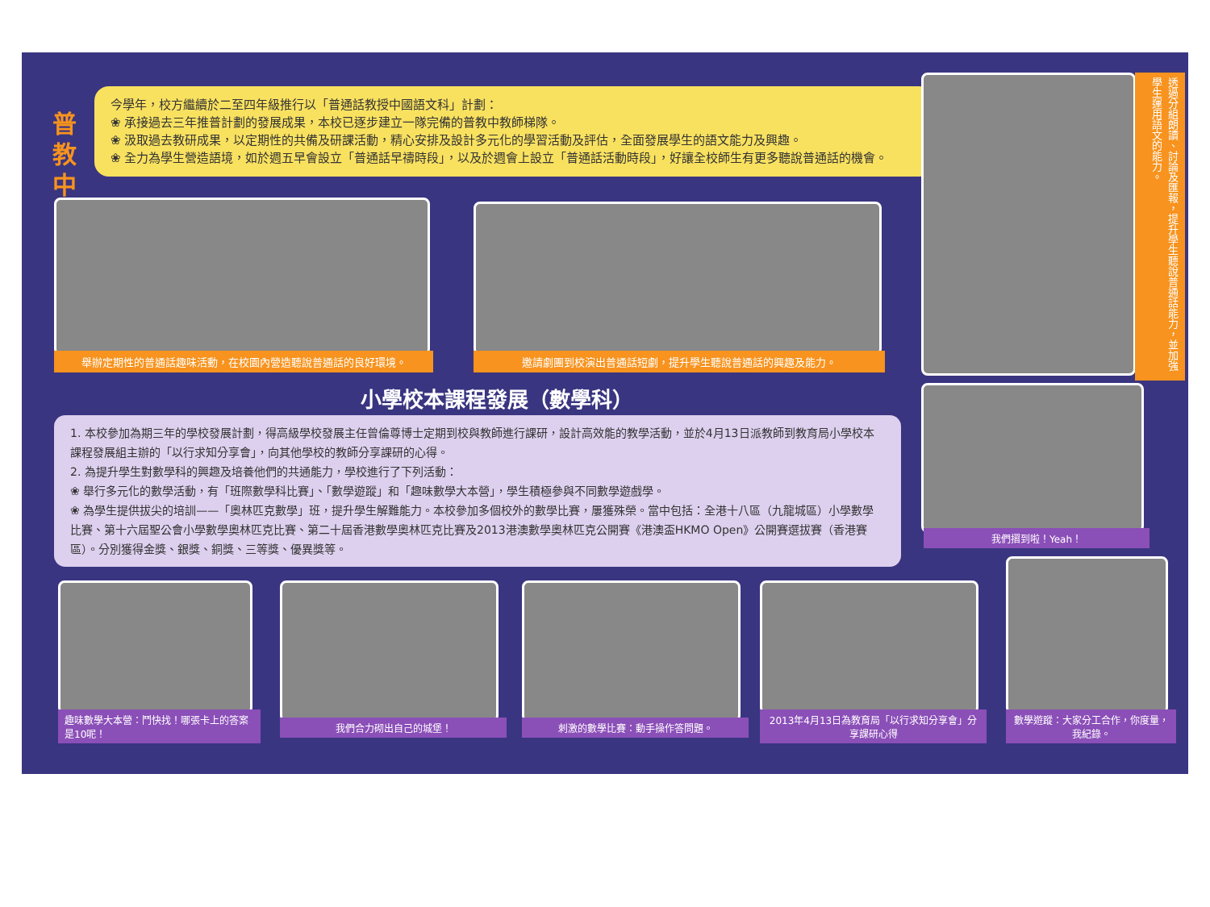普
教
中
今學年，校方繼續於二至四年級推行以「普通話教授中國語文科」計劃：
❀ 承接過去三年推普計劃的發展成果，本校已逐步建立一隊完備的普教中教師梯隊。
❀ 汲取過去教研成果，以定期性的共備及研課活動，精心安排及設計多元化的學習活動及評估，全面發展學生的語文能力及興趣。
❀ 全力為學生營造語境，如於週五早會設立「普通話早禱時段」，以及於週會上設立「普通話活動時段」，好讓全校師生有更多聽說普通話的機會。
舉辦定期性的普通話趣味活動，在校園內營造聽說普通話的良好環境。 邀請劇團到校演出普通話短劇，提升學生聽說普通話的興趣及能力。
透過分組朗讀、討論及匯報，提升學生聽說普通話能力，並加強學生運用語文的能力。
小學校本課程發展（數學科）
1. 本校參加為期三年的學校發展計劃，得高級學校發展主任曾倫尊博士定期到校與教師進行課研，設計高效能的教學活動，並於4月13日派教師到教育局小學校本課程發展組主辦的「以行求知分享會」，向其他學校的教師分享課研的心得。
2. 為提升學生對數學科的興趣及培養他們的共通能力，學校進行了下列活動：
❀ 舉行多元化的數學活動，有「班際數學科比賽」、「數學遊蹤」和「趣味數學大本營」，學生積極參與不同數學遊戲學。
❀ 為學生提供拔尖的培訓——「奧林匹克數學」班，提升學生解難能力。本校參加多個校外的數學比賽，屢獲殊榮。當中包括：全港十八區（九龍城區）小學數學比賽、第十六屆聖公會小學數學奧林匹克比賽、第二十屆香港數學奧林匹克比賽及2013港澳數學奧林匹克公開賽《港澳盃HKMO Open》公開賽選拔賽（香港賽區）。分別獲得金獎、銀獎、銅獎、三等獎、優異獎等。
我們摺到啦！Yeah！
趣味數學大本營：鬥快找！哪張卡上的答案是10呢！
我們合力砌出自己的城堡！ 刺激的數學比賽：動手操作答問題。
2013年4月13日為教育局「以行求知分享會」分享課研心得
數學遊蹤：大家分工合作，你度量，我紀錄。